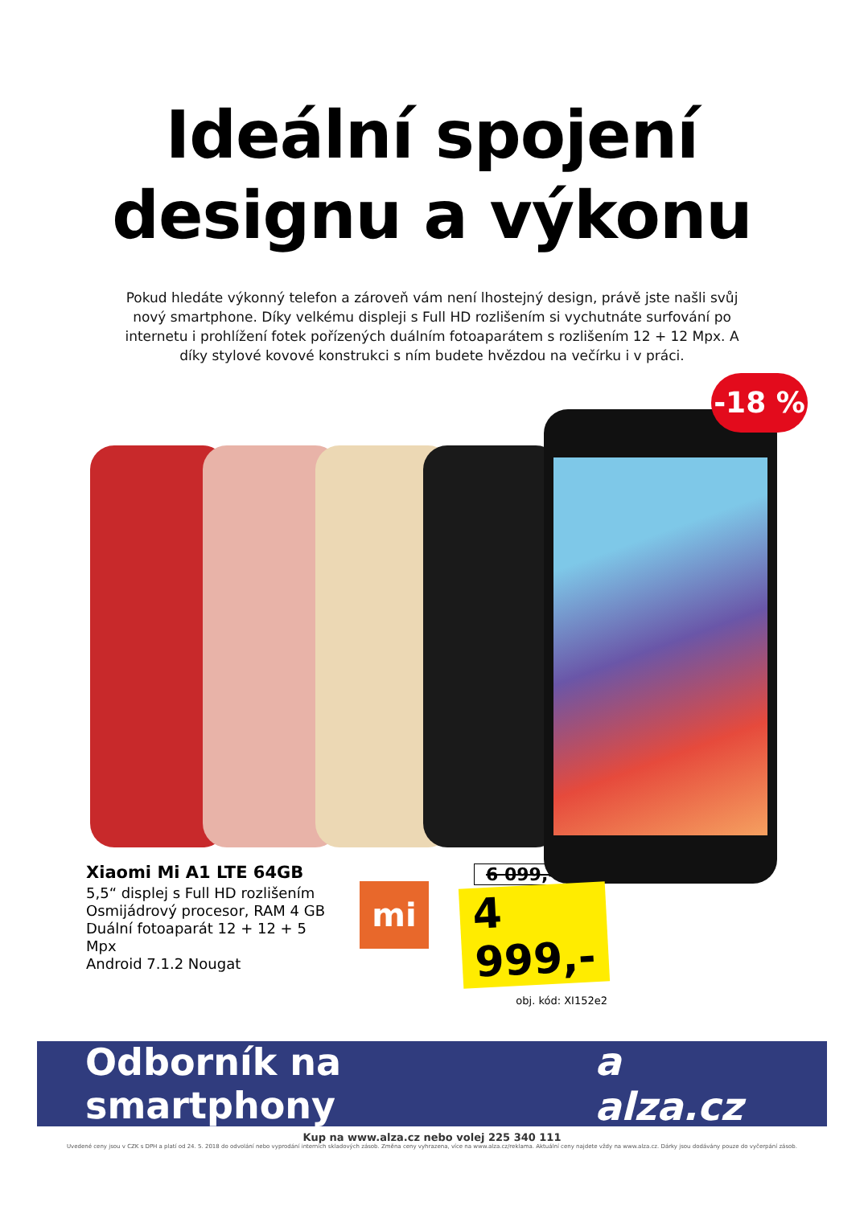Ideální spojení
designu a výkonu
Pokud hledáte výkonný telefon a zároveň vám není lhostejný design, právě jste našli svůj nový smartphone. Díky velkému displeji s Full HD rozlišením si vychutnáte surfování po internetu i prohlížení fotek pořízených duálním fotoaparátem s rozlišením 12 + 12 Mpx. A díky stylové kovové konstrukci s ním budete hvězdou na večírku i v práci.
-18 %
Xiaomi Mi A1 LTE 64GB
5,5“ displej s Full HD rozlišením
Osmijádrový procesor, RAM 4 GB
Duální fotoaparát 12 + 12 + 5 Mpx
Android 7.1.2 Nougat
mi
6 099,-
4 999,-
obj. kód: XI152e2
Odborník na smartphony a alza.cz
Kup na www.alza.cz nebo volej 225 340 111
Uvedené ceny jsou v CZK s DPH a platí od 24. 5. 2018 do odvolání nebo vyprodání interních skladových zásob. Změna ceny vyhrazena, více na www.alza.cz/reklama. Aktuální ceny najdete vždy na www.alza.cz. Dárky jsou dodávány pouze do vyčerpání zásob.